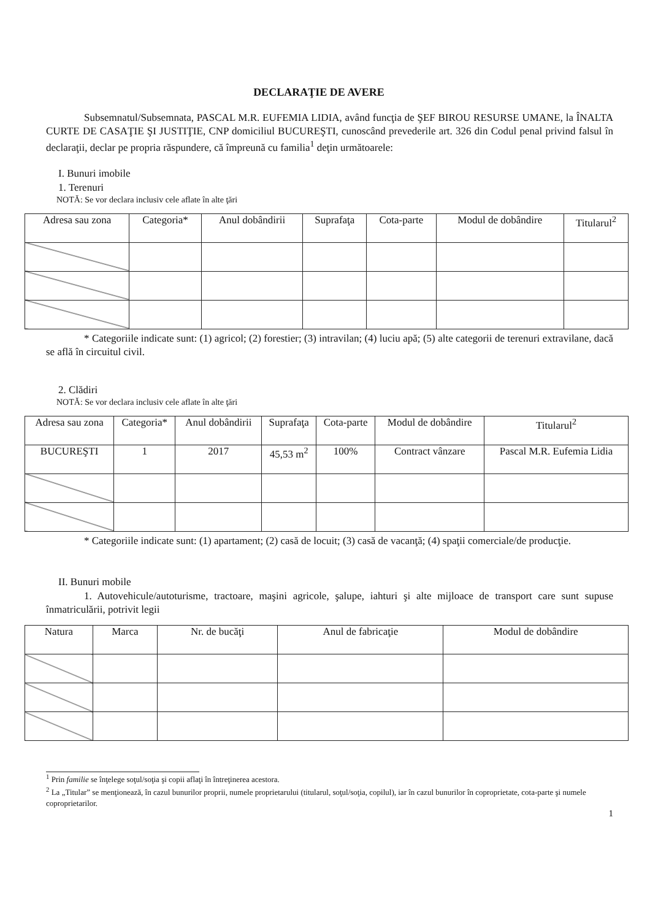DECLARAŢIE DE AVERE
Subsemnatul/Subsemnata, PASCAL M.R. EUFEMIA LIDIA, având funcţia de ŞEF BIROU RESURSE UMANE, la ÎNALTA CURTE DE CASAŢIE ŞI JUSTIŢIE, CNP domiciliul BUCUREŞTI, cunoscând prevederile art. 326 din Codul penal privind falsul în declaraţii, declar pe propria răspundere, că împreună cu familia<sup>1</sup> deţin următoarele:
I. Bunuri imobile
1. Terenuri
NOTĂ: Se vor declara inclusiv cele aflate în alte ţări
| Adresa sau zona | Categoria* | Anul dobândirii | Suprafaţa | Cota-parte | Modul de dobândire | Titularul<sup>2</sup> |
| --- | --- | --- | --- | --- | --- | --- |
* Categoriile indicate sunt: (1) agricol; (2) forestier; (3) intravilan; (4) luciu apă; (5) alte categorii de terenuri extravilane, dacă se află în circuitul civil.
2. Clădiri
NOTĂ: Se vor declara inclusiv cele aflate în alte ţări
| Adresa sau zona | Categoria* | Anul dobândirii | Suprafaţa | Cota-parte | Modul de dobândire | Titularul<sup>2</sup> |
| --- | --- | --- | --- | --- | --- | --- |
| BUCUREŞTI | 1 | 2017 | 45,53 m<sup>2</sup> | 100% | Contract vânzare | Pascal M.R. Eufemia Lidia |
* Categoriile indicate sunt: (1) apartament; (2) casă de locuit; (3) casă de vacanţă; (4) spaţii comerciale/de producţie.
II. Bunuri mobile
1. Autovehicule/autoturisme, tractoare, maşini agricole, şalupe, iahturi şi alte mijloace de transport care sunt supuse înmatriculării, potrivit legii
| Natura | Marca | Nr. de bucăţi | Anul de fabricaţie | Modul de dobândire |
| --- | --- | --- | --- | --- |
<sup>1</sup> Prin familie se înţelege soţul/soţia şi copii aflaţi în întreţinerea acestora.
<sup>2</sup> La „Titular” se menţionează, în cazul bunurilor proprii, numele proprietarului (titularul, soţul/soţia, copilul), iar în cazul bunurilor în coproprietate, cota-parte şi numele coproprietarilor.
1